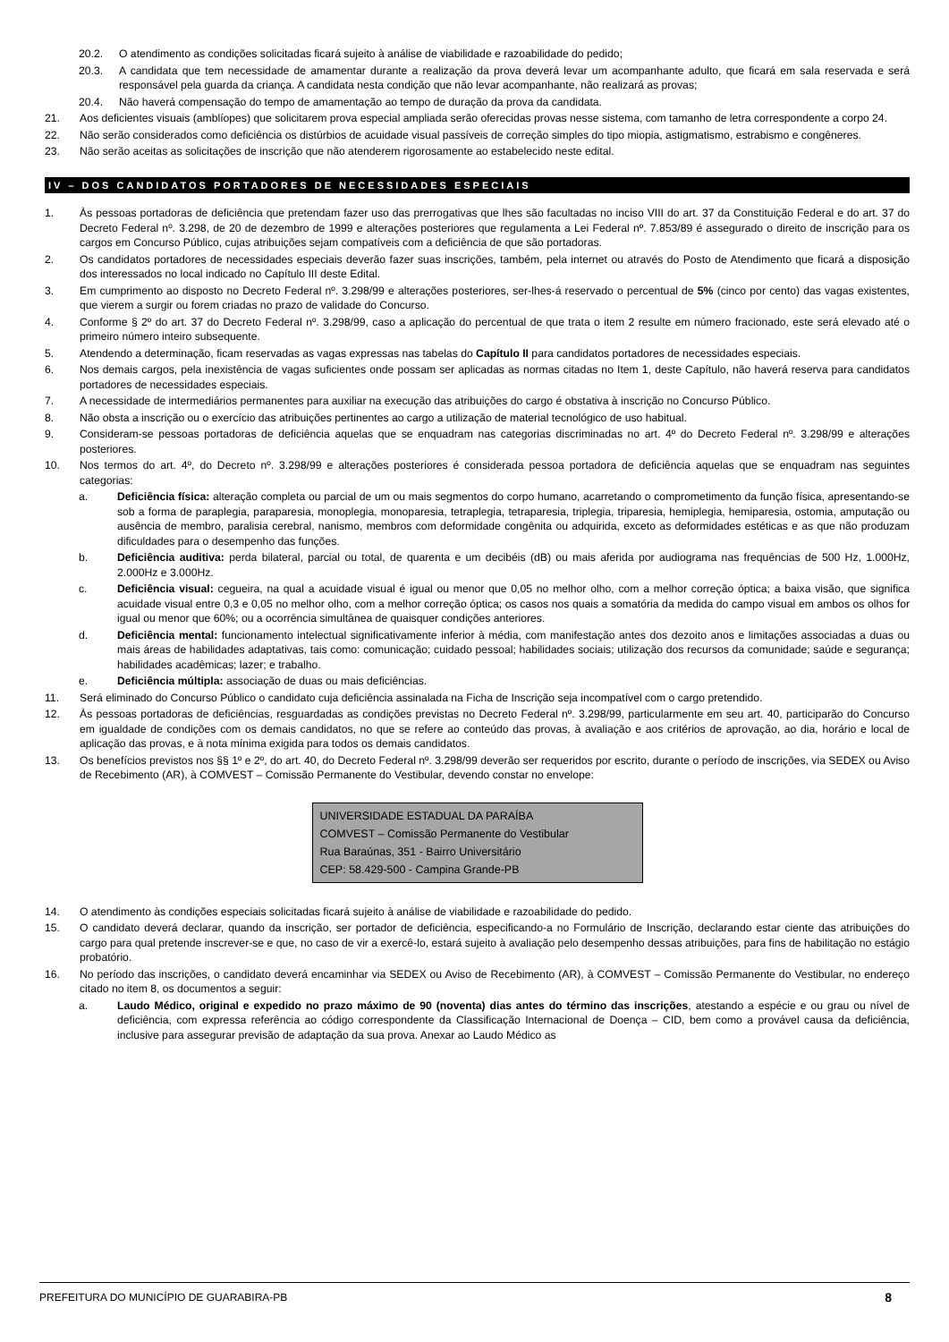20.2. O atendimento as condições solicitadas ficará sujeito à análise de viabilidade e razoabilidade do pedido;
20.3. A candidata que tem necessidade de amamentar durante a realização da prova deverá levar um acompanhante adulto, que ficará em sala reservada e será responsável pela guarda da criança. A candidata nesta condição que não levar acompanhante, não realizará as provas;
20.4. Não haverá compensação do tempo de amamentação ao tempo de duração da prova da candidata.
21. Aos deficientes visuais (amblíopes) que solicitarem prova especial ampliada serão oferecidas provas nesse sistema, com tamanho de letra correspondente a corpo 24.
22. Não serão considerados como deficiência os distúrbios de acuidade visual passíveis de correção simples do tipo miopia, astigmatismo, estrabismo e congêneres.
23. Não serão aceitas as solicitações de inscrição que não atenderem rigorosamente ao estabelecido neste edital.
IV – DOS CANDIDATOS PORTADORES DE NECESSIDADES ESPECIAIS
1. Às pessoas portadoras de deficiência que pretendam fazer uso das prerrogativas que lhes são facultadas no inciso VIII do art. 37 da Constituição Federal e do art. 37 do Decreto Federal nº. 3.298, de 20 de dezembro de 1999 e alterações posteriores que regulamenta a Lei Federal nº. 7.853/89 é assegurado o direito de inscrição para os cargos em Concurso Público, cujas atribuições sejam compatíveis com a deficiência de que são portadoras.
2. Os candidatos portadores de necessidades especiais deverão fazer suas inscrições, também, pela internet ou através do Posto de Atendimento que ficará a disposição dos interessados no local indicado no Capítulo III deste Edital.
3. Em cumprimento ao disposto no Decreto Federal nº. 3.298/99 e alterações posteriores, ser-lhes-á reservado o percentual de 5% (cinco por cento) das vagas existentes, que vierem a surgir ou forem criadas no prazo de validade do Concurso.
4. Conforme § 2º do art. 37 do Decreto Federal nº. 3.298/99, caso a aplicação do percentual de que trata o item 2 resulte em número fracionado, este será elevado até o primeiro número inteiro subsequente.
5. Atendendo a determinação, ficam reservadas as vagas expressas nas tabelas do Capítulo II para candidatos portadores de necessidades especiais.
6. Nos demais cargos, pela inexistência de vagas suficientes onde possam ser aplicadas as normas citadas no Item 1, deste Capítulo, não haverá reserva para candidatos portadores de necessidades especiais.
7. A necessidade de intermediários permanentes para auxiliar na execução das atribuições do cargo é obstativa à inscrição no Concurso Público.
8. Não obsta a inscrição ou o exercício das atribuições pertinentes ao cargo a utilização de material tecnológico de uso habitual.
9. Consideram-se pessoas portadoras de deficiência aquelas que se enquadram nas categorias discriminadas no art. 4º do Decreto Federal nº. 3.298/99 e alterações posteriores.
10. Nos termos do art. 4º, do Decreto nº. 3.298/99 e alterações posteriores é considerada pessoa portadora de deficiência aquelas que se enquadram nas seguintes categorias:
a. Deficiência física: alteração completa ou parcial de um ou mais segmentos do corpo humano, acarretando o comprometimento da função física, apresentando-se sob a forma de paraplegia, paraparesia, monoplegia, monoparesia, tetraplegia, tetraparesia, triplegia, triparesia, hemiplegia, hemiparesia, ostomia, amputação ou ausência de membro, paralisia cerebral, nanismo, membros com deformidade congênita ou adquirida, exceto as deformidades estéticas e as que não produzam dificuldades para o desempenho das funções.
b. Deficiência auditiva: perda bilateral, parcial ou total, de quarenta e um decibéis (dB) ou mais aferida por audiograma nas frequências de 500 Hz, 1.000Hz, 2.000Hz e 3.000Hz.
c. Deficiência visual: cegueira, na qual a acuidade visual é igual ou menor que 0,05 no melhor olho, com a melhor correção óptica; a baixa visão, que significa acuidade visual entre 0,3 e 0,05 no melhor olho, com a melhor correção óptica; os casos nos quais a somatória da medida do campo visual em ambos os olhos for igual ou menor que 60%; ou a ocorrência simultânea de quaisquer condições anteriores.
d. Deficiência mental: funcionamento intelectual significativamente inferior à média, com manifestação antes dos dezoito anos e limitações associadas a duas ou mais áreas de habilidades adaptativas, tais como: comunicação; cuidado pessoal; habilidades sociais; utilização dos recursos da comunidade; saúde e segurança; habilidades acadêmicas; lazer; e trabalho.
e. Deficiência múltipla: associação de duas ou mais deficiências.
11. Será eliminado do Concurso Público o candidato cuja deficiência assinalada na Ficha de Inscrição seja incompatível com o cargo pretendido.
12. Às pessoas portadoras de deficiências, resguardadas as condições previstas no Decreto Federal nº. 3.298/99, particularmente em seu art. 40, participarão do Concurso em igualdade de condições com os demais candidatos, no que se refere ao conteúdo das provas, à avaliação e aos critérios de aprovação, ao dia, horário e local de aplicação das provas, e à nota mínima exigida para todos os demais candidatos.
13. Os benefícios previstos nos §§ 1º e 2º, do art. 40, do Decreto Federal nº. 3.298/99 deverão ser requeridos por escrito, durante o período de inscrições, via SEDEX ou Aviso de Recebimento (AR), à COMVEST – Comissão Permanente do Vestibular, devendo constar no envelope:
UNIVERSIDADE ESTADUAL DA PARAÍBA
COMVEST – Comissão Permanente do Vestibular
Rua Baraúnas, 351 - Bairro Universitário
CEP: 58.429-500 - Campina Grande-PB
14. O atendimento às condições especiais solicitadas ficará sujeito à análise de viabilidade e razoabilidade do pedido.
15. O candidato deverá declarar, quando da inscrição, ser portador de deficiência, especificando-a no Formulário de Inscrição, declarando estar ciente das atribuições do cargo para qual pretende inscrever-se e que, no caso de vir a exercê-lo, estará sujeito à avaliação pelo desempenho dessas atribuições, para fins de habilitação no estágio probatório.
16. No período das inscrições, o candidato deverá encaminhar via SEDEX ou Aviso de Recebimento (AR), à COMVEST – Comissão Permanente do Vestibular, no endereço citado no item 8, os documentos a seguir:
a. Laudo Médico, original e expedido no prazo máximo de 90 (noventa) dias antes do término das inscrições, atestando a espécie e ou grau ou nível de deficiência, com expressa referência ao código correspondente da Classificação Internacional de Doença – CID, bem como a provável causa da deficiência, inclusive para assegurar previsão de adaptação da sua prova. Anexar ao Laudo Médico as
PREFEITURA DO MUNICÍPIO DE GUARABIRA-PB 8